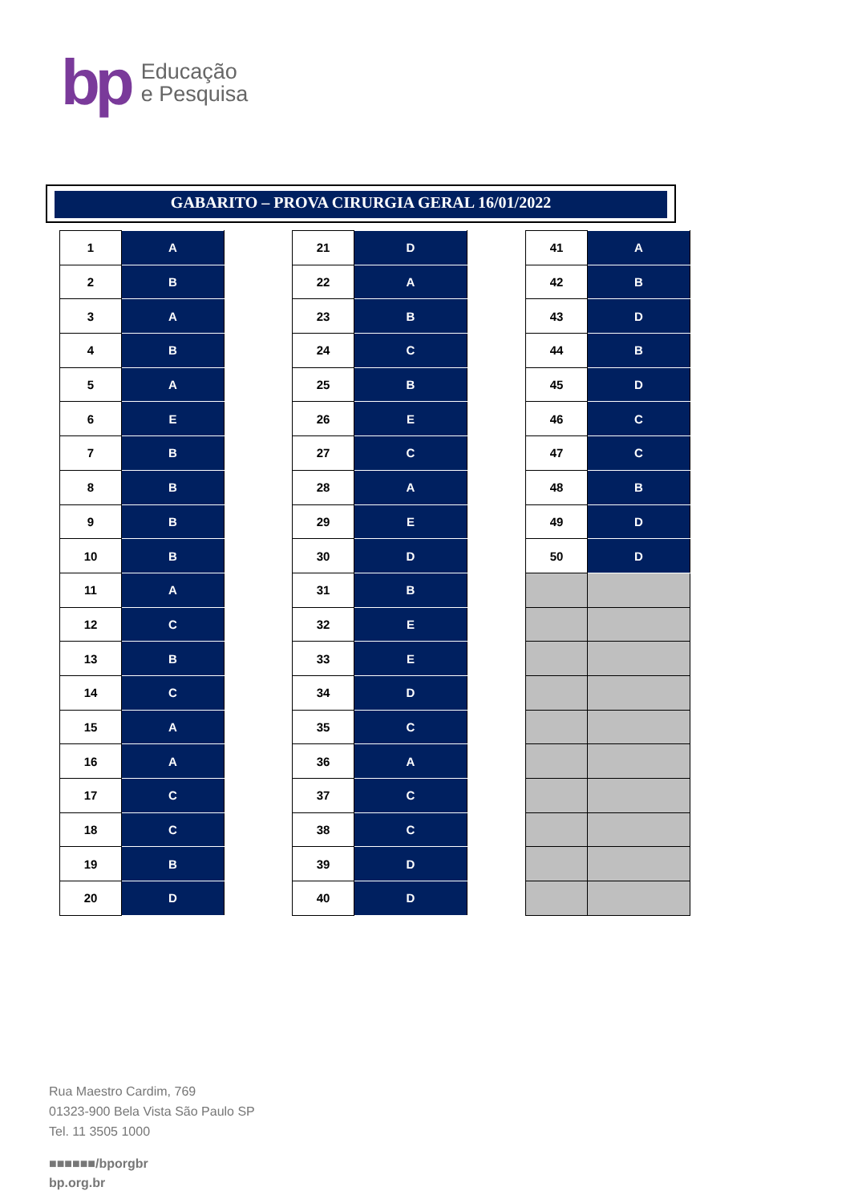bp
Educação
e Pesquisa
GABARITO – PROVA CIRURGIA GERAL 16/01/2022
| 1 | A |
| 2 | B |
| 3 | A |
| 4 | B |
| 5 | A |
| 6 | E |
| 7 | B |
| 8 | B |
| 9 | B |
| 10 | B |
| 11 | A |
| 12 | C |
| 13 | B |
| 14 | C |
| 15 | A |
| 16 | A |
| 17 | C |
| 18 | C |
| 19 | B |
| 20 | D |
| 21 | D |
| 22 | A |
| 23 | B |
| 24 | C |
| 25 | B |
| 26 | E |
| 27 | C |
| 28 | A |
| 29 | E |
| 30 | D |
| 31 | B |
| 32 | E |
| 33 | E |
| 34 | D |
| 35 | C |
| 36 | A |
| 37 | C |
| 38 | C |
| 39 | D |
| 40 | D |
| 41 | A |
| 42 | B |
| 43 | D |
| 44 | B |
| 45 | D |
| 46 | C |
| 47 | C |
| 48 | B |
| 49 | D |
| 50 | D |
Rua Maestro Cardim, 769
01323-900 Bela Vista São Paulo SP
Tel. 11 3505 1000
■■■■■■/bporgbr
bp.org.br